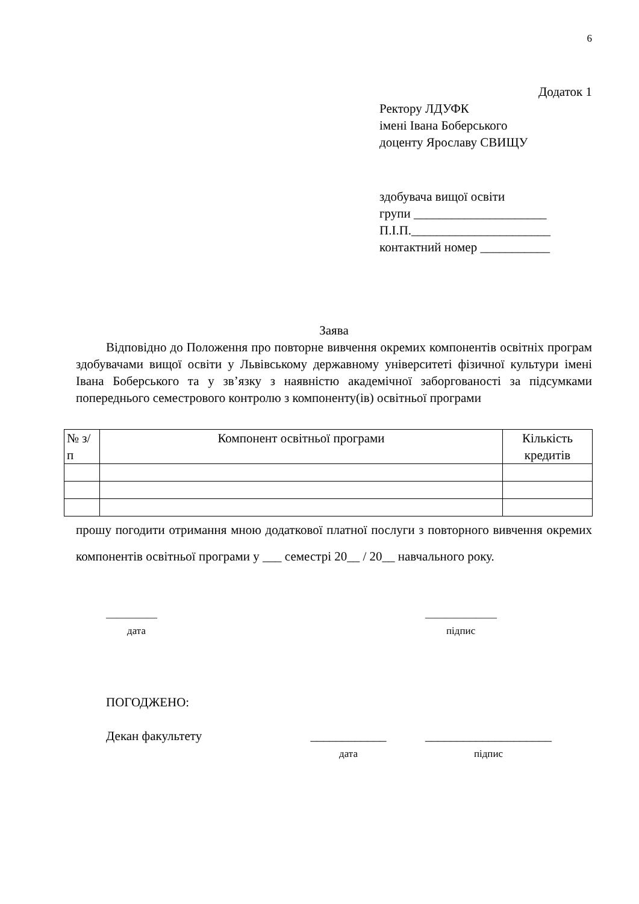6
Додаток 1
Ректору ЛДУФК
імені Івана Боберського
доценту Ярославу СВИЩУ
здобувача вищої освіти
групи _____________________
П.І.П.______________________
контактний номер ___________
Заява
Відповідно до Положення про повторне вивчення окремих компонентів освітніх програм здобувачами вищої освіти у Львівському державному університеті фізичної культури імені Івана Боберського та у зв’язку з наявністю академічної заборгованості за підсумками попереднього семестрового контролю з компоненту(ів) освітньої програми
| № з/п | Компонент освітньої програми | Кількість кредитів |
| --- | --- | --- |
прошу погодити отримання мною додаткової платної послуги з повторного вивчення окремих компонентів освітньої програми у ___ семестрі 20__ / 20__ навчального року.
__________
дата
______________
підпис
ПОГОДЖЕНО:
Декан факультету ____________
дата
____________________
підпис